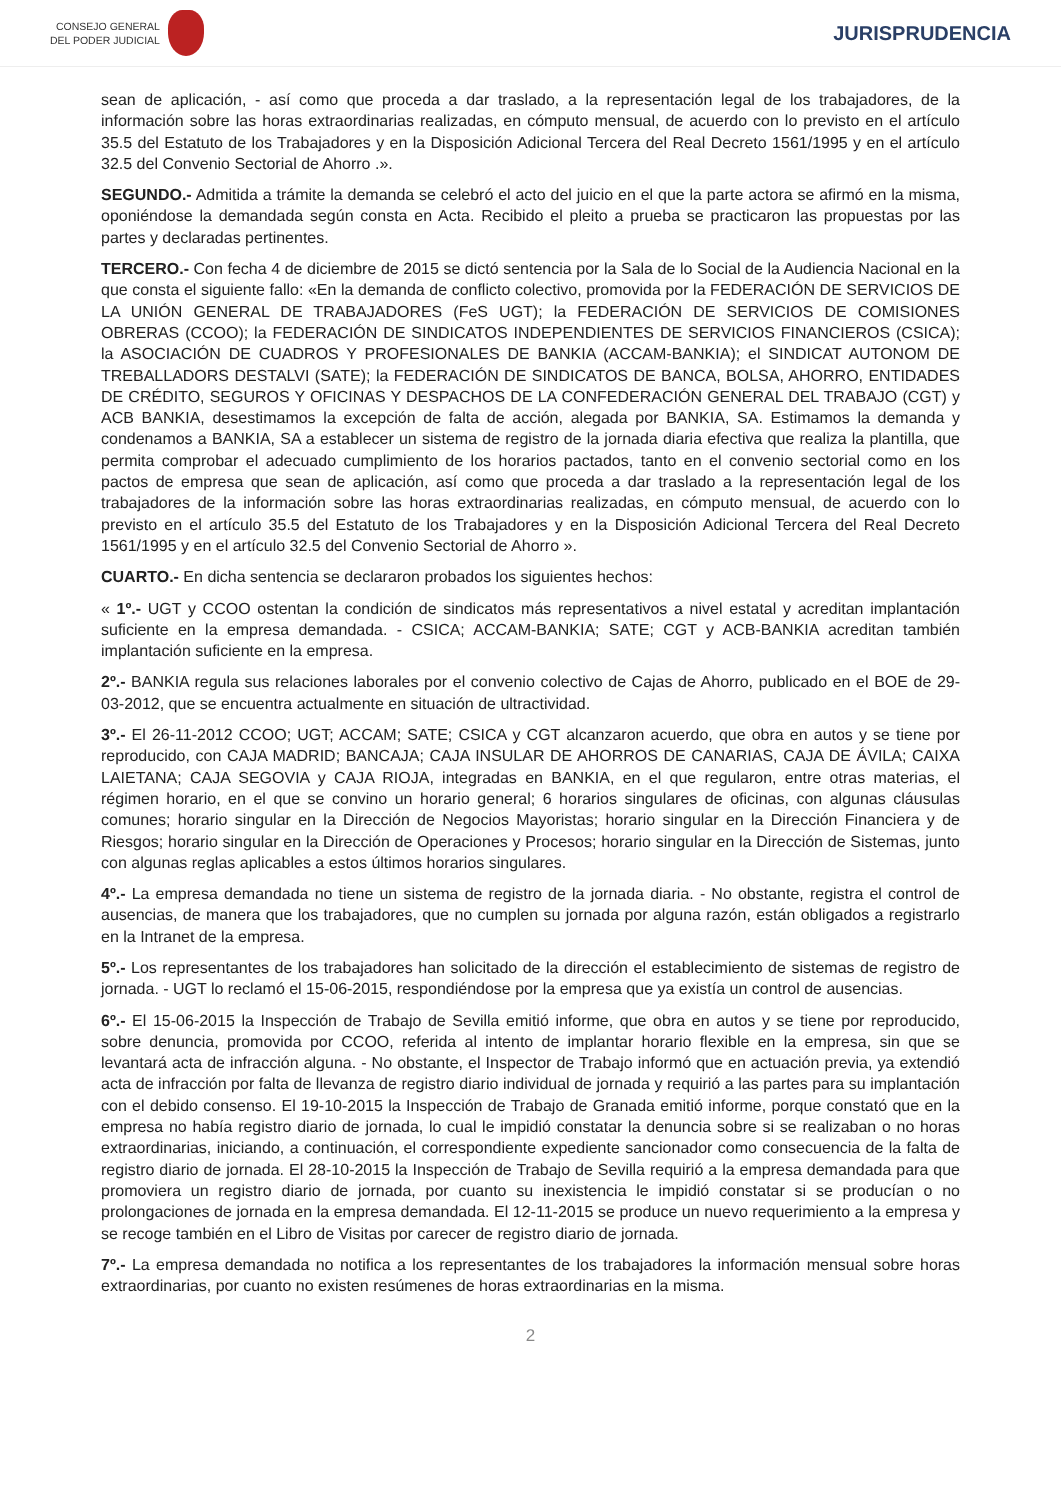CONSEJO GENERAL
DEL PODER JUDICIAL
JURISPRUDENCIA
sean de aplicación, - así como que proceda a dar traslado, a la representación legal de los trabajadores, de la información sobre las horas extraordinarias realizadas, en cómputo mensual, de acuerdo con lo previsto en el artículo 35.5 del Estatuto de los Trabajadores y en la Disposición Adicional Tercera del Real Decreto 1561/1995 y en el artículo 32.5 del Convenio Sectorial de Ahorro .».
SEGUNDO.- Admitida a trámite la demanda se celebró el acto del juicio en el que la parte actora se afirmó en la misma, oponiéndose la demandada según consta en Acta. Recibido el pleito a prueba se practicaron las propuestas por las partes y declaradas pertinentes.
TERCERO.- Con fecha 4 de diciembre de 2015 se dictó sentencia por la Sala de lo Social de la Audiencia Nacional en la que consta el siguiente fallo: «En la demanda de conflicto colectivo, promovida por la FEDERACIÓN DE SERVICIOS DE LA UNIÓN GENERAL DE TRABAJADORES (FeS UGT); la FEDERACIÓN DE SERVICIOS DE COMISIONES OBRERAS (CCOO); la FEDERACIÓN DE SINDICATOS INDEPENDIENTES DE SERVICIOS FINANCIEROS (CSICA); la ASOCIACIÓN DE CUADROS Y PROFESIONALES DE BANKIA (ACCAM-BANKIA); el SINDICAT AUTONOM DE TREBALLADORS DESTALVI (SATE); la FEDERACIÓN DE SINDICATOS DE BANCA, BOLSA, AHORRO, ENTIDADES DE CRÉDITO, SEGUROS Y OFICINAS Y DESPACHOS DE LA CONFEDERACIÓN GENERAL DEL TRABAJO (CGT) y ACB BANKIA, desestimamos la excepción de falta de acción, alegada por BANKIA, SA. Estimamos la demanda y condenamos a BANKIA, SA a establecer un sistema de registro de la jornada diaria efectiva que realiza la plantilla, que permita comprobar el adecuado cumplimiento de los horarios pactados, tanto en el convenio sectorial como en los pactos de empresa que sean de aplicación, así como que proceda a dar traslado a la representación legal de los trabajadores de la información sobre las horas extraordinarias realizadas, en cómputo mensual, de acuerdo con lo previsto en el artículo 35.5 del Estatuto de los Trabajadores y en la Disposición Adicional Tercera del Real Decreto 1561/1995 y en el artículo 32.5 del Convenio Sectorial de Ahorro ».
CUARTO.- En dicha sentencia se declararon probados los siguientes hechos:
« 1º.- UGT y CCOO ostentan la condición de sindicatos más representativos a nivel estatal y acreditan implantación suficiente en la empresa demandada. - CSICA; ACCAM-BANKIA; SATE; CGT y ACB-BANKIA acreditan también implantación suficiente en la empresa.
2º.- BANKIA regula sus relaciones laborales por el convenio colectivo de Cajas de Ahorro, publicado en el BOE de 29-03-2012, que se encuentra actualmente en situación de ultractividad.
3º.- El 26-11-2012 CCOO; UGT; ACCAM; SATE; CSICA y CGT alcanzaron acuerdo, que obra en autos y se tiene por reproducido, con CAJA MADRID; BANCAJA; CAJA INSULAR DE AHORROS DE CANARIAS, CAJA DE ÁVILA; CAIXA LAIETANA; CAJA SEGOVIA y CAJA RIOJA, integradas en BANKIA, en el que regularon, entre otras materias, el régimen horario, en el que se convino un horario general; 6 horarios singulares de oficinas, con algunas cláusulas comunes; horario singular en la Dirección de Negocios Mayoristas; horario singular en la Dirección Financiera y de Riesgos; horario singular en la Dirección de Operaciones y Procesos; horario singular en la Dirección de Sistemas, junto con algunas reglas aplicables a estos últimos horarios singulares.
4º.- La empresa demandada no tiene un sistema de registro de la jornada diaria. - No obstante, registra el control de ausencias, de manera que los trabajadores, que no cumplen su jornada por alguna razón, están obligados a registrarlo en la Intranet de la empresa.
5º.- Los representantes de los trabajadores han solicitado de la dirección el establecimiento de sistemas de registro de jornada. - UGT lo reclamó el 15-06-2015, respondiéndose por la empresa que ya existía un control de ausencias.
6º.- El 15-06-2015 la Inspección de Trabajo de Sevilla emitió informe, que obra en autos y se tiene por reproducido, sobre denuncia, promovida por CCOO, referida al intento de implantar horario flexible en la empresa, sin que se levantará acta de infracción alguna. - No obstante, el Inspector de Trabajo informó que en actuación previa, ya extendió acta de infracción por falta de llevanza de registro diario individual de jornada y requirió a las partes para su implantación con el debido consenso. El 19-10-2015 la Inspección de Trabajo de Granada emitió informe, porque constató que en la empresa no había registro diario de jornada, lo cual le impidió constatar la denuncia sobre si se realizaban o no horas extraordinarias, iniciando, a continuación, el correspondiente expediente sancionador como consecuencia de la falta de registro diario de jornada. El 28-10-2015 la Inspección de Trabajo de Sevilla requirió a la empresa demandada para que promoviera un registro diario de jornada, por cuanto su inexistencia le impidió constatar si se producían o no prolongaciones de jornada en la empresa demandada. El 12-11-2015 se produce un nuevo requerimiento a la empresa y se recoge también en el Libro de Visitas por carecer de registro diario de jornada.
7º.- La empresa demandada no notifica a los representantes de los trabajadores la información mensual sobre horas extraordinarias, por cuanto no existen resúmenes de horas extraordinarias en la misma.
2